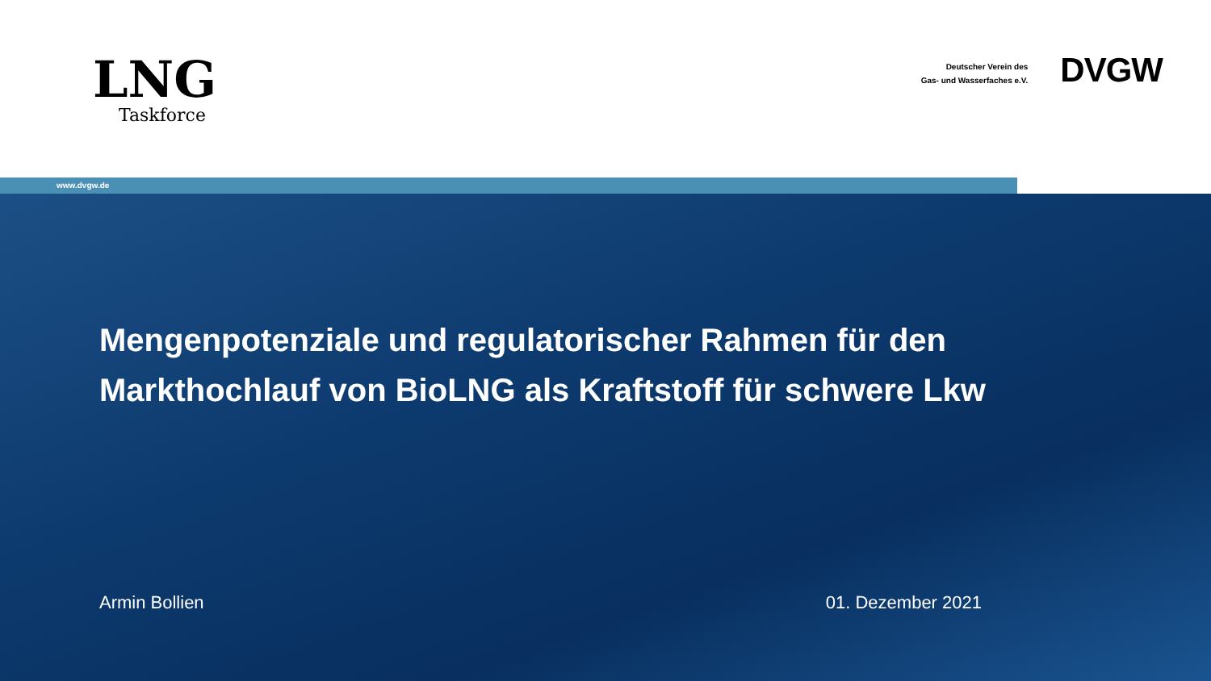LNG
Taskforce
Deutscher Verein des
Gas- und Wasserfaches e.V.
DVGW
www.dvgw.de
Mengenpotenziale und regulatorischer Rahmen für den Markthochlauf von BioLNG als Kraftstoff für schwere Lkw
Armin Bollien 01. Dezember 2021